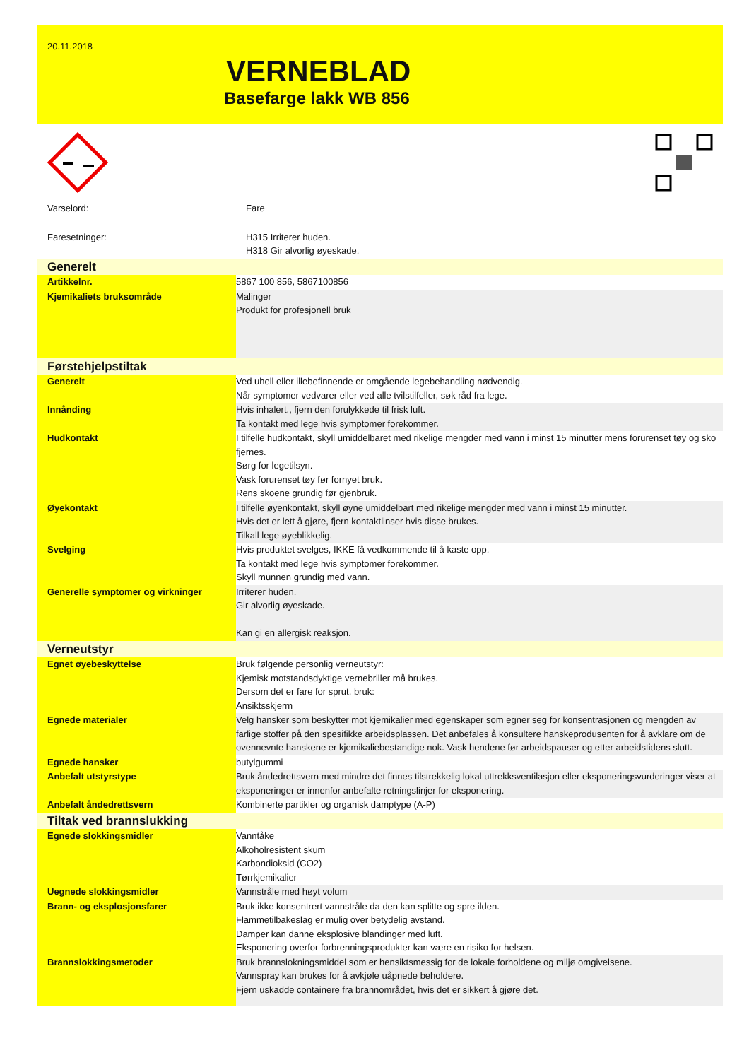20.11.2018
VERNEBLAD
Basefarge lakk WB 856
| Varselord: | Fare |
| Faresetninger: | H315 Irriterer huden. H318 Gir alvorlig øyeskade. |
| Generelt | |
| Artikkelnr. | 5867 100 856, 5867100856 |
| Kjemikaliets bruksområde | Malinger Produkt for profesjonell bruk |
| Førstehjelpstiltak | |
| Generelt | Ved uhell eller illebefinnende er omgående legebehandling nødvendig. Når symptomer vedvarer eller ved alle tvilstilfeller, søk råd fra lege. |
| Innånding | Hvis inhalert., fjern den forulykkede til frisk luft. Ta kontakt med lege hvis symptomer forekommer. |
| Hudkontakt | I tilfelle hudkontakt, skyll umiddelbaret med rikelige mengder med vann i minst 15 minutter mens forurenset tøy og sko fjernes. Sørg for legetilsyn. Vask forurenset tøy før fornyet bruk. Rens skoene grundig før gjenbruk. |
| Øyekontakt | I tilfelle øyenkontakt, skyll øyne umiddelbart med rikelige mengder med vann i minst 15 minutter. Hvis det er lett å gjøre, fjern kontaktlinser hvis disse brukes. Tilkall lege øyeblikkelig. |
| Svelging | Hvis produktet svelges, IKKE få vedkommende til å kaste opp. Ta kontakt med lege hvis symptomer forekommer. Skyll munnen grundig med vann. |
| Generelle symptomer og virkninger | Irriterer huden. Gir alvorlig øyeskade. Kan gi en allergisk reaksjon. |
| Verneutstyr | |
| Egnet øyebeskyttelse | Bruk følgende personlig verneutstyr: Kjemisk motstandsdyktige vernebriller må brukes. Dersom det er fare for sprut, bruk: Ansiktsskjerm |
| Egnede materialer | Velg hansker som beskytter mot kjemikalier med egenskaper som egner seg for konsentrasjonen og mengden av farlige stoffer på den spesifikke arbeidsplassen. Det anbefales å konsultere hanskeprodusenten for å avklare om de ovennevnte hanskene er kjemikaliebestandige nok. Vask hendene før arbeidspauser og etter arbeidstidens slutt. |
| Egnede hansker | butylgummi |
| Anbefalt utstyrstype | Bruk åndedrettsvern med mindre det finnes tilstrekkelig lokal uttrekksventilasjon eller eksponeringsvurderinger viser at eksponeringer er innenfor anbefalte retningslinjer for eksponering. |
| Anbefalt åndedrettsvern | Kombinerte partikler og organisk damptype (A-P) |
| Tiltak ved brannslukking | |
| Egnede slokkingsmidler | Vanntåke Alkoholresistent skum Karbondioksid (CO2) Tørrkjemikalier |
| Uegnede slokkingsmidler | Vannstråle med høyt volum |
| Brann- og eksplosjonsfarer | Bruk ikke konsentrert vannstråle da den kan splitte og spre ilden. Flammetilbakeslag er mulig over betydelig avstand. Damper kan danne eksplosive blandinger med luft. Eksponering overfor forbrenningsprodukter kan være en risiko for helsen. |
| Brannslokkingsmetoder | Bruk brannslokningsmiddel som er hensiktsmessig for de lokale forholdene og miljø omgivelsene. Vannspray kan brukes for å avkjøle uåpnede beholdere. Fjern uskadde containere fra brannområdet, hvis det er sikkert å gjøre det. |